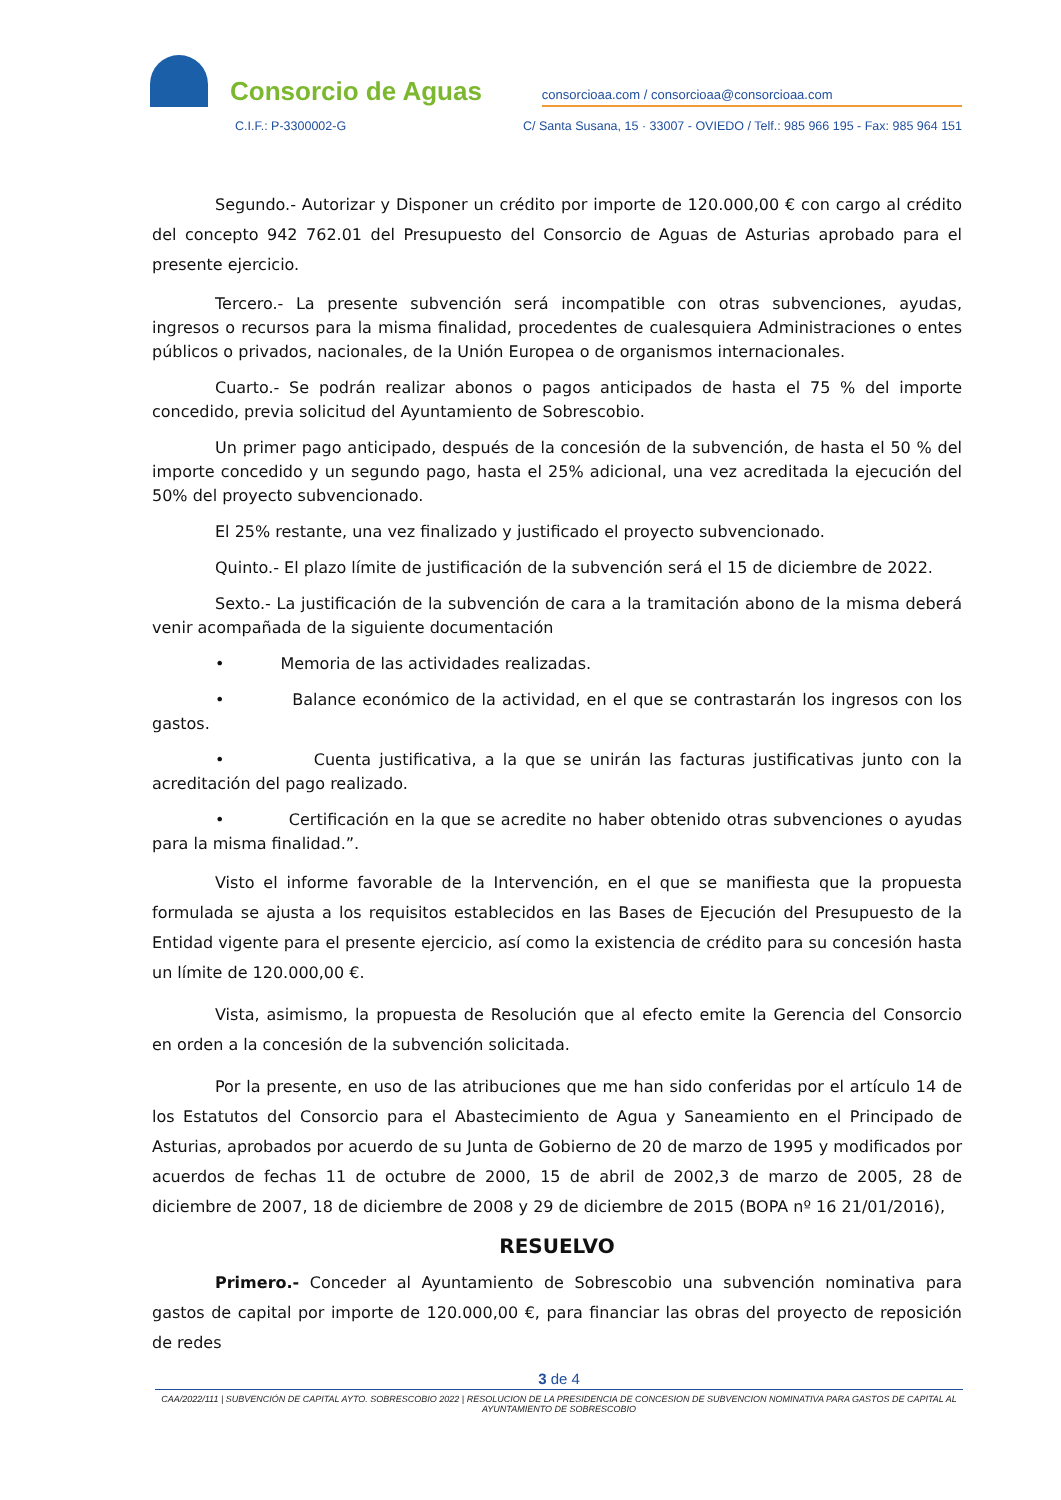Consorcio de Aguas
consorcioaa.com / consorcioaa@consorcioaa.com
C.I.F.: P-3300002-G C/ Santa Susana, 15 · 33007 - OVIEDO / Telf.: 985 966 195 - Fax: 985 964 151
Segundo.- Autorizar y Disponer un crédito por importe de 120.000,00 € con cargo al crédito del concepto 942 762.01 del Presupuesto del Consorcio de Aguas de Asturias aprobado para el presente ejercicio.
Tercero.- La presente subvención será incompatible con otras subvenciones, ayudas, ingresos o recursos para la misma finalidad, procedentes de cualesquiera Administraciones o entes públicos o privados, nacionales, de la Unión Europea o de organismos internacionales.
Cuarto.- Se podrán realizar abonos o pagos anticipados de hasta el 75 % del importe concedido, previa solicitud del Ayuntamiento de Sobrescobio.
Un primer pago anticipado, después de la concesión de la subvención, de hasta el 50 % del importe concedido y un segundo pago, hasta el 25% adicional, una vez acreditada la ejecución del 50% del proyecto subvencionado.
El 25% restante, una vez finalizado y justificado el proyecto subvencionado.
Quinto.- El plazo límite de justificación de la subvención será el 15 de diciembre de 2022.
Sexto.- La justificación de la subvención de cara a la tramitación abono de la misma deberá venir acompañada de la siguiente documentación
• Memoria de las actividades realizadas.
• Balance económico de la actividad, en el que se contrastarán los ingresos con los gastos.
• Cuenta justificativa, a la que se unirán las facturas justificativas junto con la acreditación del pago realizado.
• Certificación en la que se acredite no haber obtenido otras subvenciones o ayudas para la misma finalidad.”.
Visto el informe favorable de la Intervención, en el que se manifiesta que la propuesta formulada se ajusta a los requisitos establecidos en las Bases de Ejecución del Presupuesto de la Entidad vigente para el presente ejercicio, así como la existencia de crédito para su concesión hasta un límite de 120.000,00 €.
Vista, asimismo, la propuesta de Resolución que al efecto emite la Gerencia del Consorcio en orden a la concesión de la subvención solicitada.
Por la presente, en uso de las atribuciones que me han sido conferidas por el artículo 14 de los Estatutos del Consorcio para el Abastecimiento de Agua y Saneamiento en el Principado de Asturias, aprobados por acuerdo de su Junta de Gobierno de 20 de marzo de 1995 y modificados por acuerdos de fechas 11 de octubre de 2000, 15 de abril de 2002,3 de marzo de 2005, 28 de diciembre de 2007, 18 de diciembre de 2008 y 29 de diciembre de 2015 (BOPA nº 16 21/01/2016),
RESUELVO
Primero.- Conceder al Ayuntamiento de Sobrescobio una subvención nominativa para gastos de capital por importe de 120.000,00 €, para financiar las obras del proyecto de reposición de redes
3 de 4
CAA/2022/111 | SUBVENCIÓN DE CAPITAL AYTO. SOBRESCOBIO 2022 | RESOLUCION DE LA PRESIDENCIA DE CONCESION DE SUBVENCION NOMINATIVA PARA GASTOS DE CAPITAL AL AYUNTAMIENTO DE SOBRESCOBIO